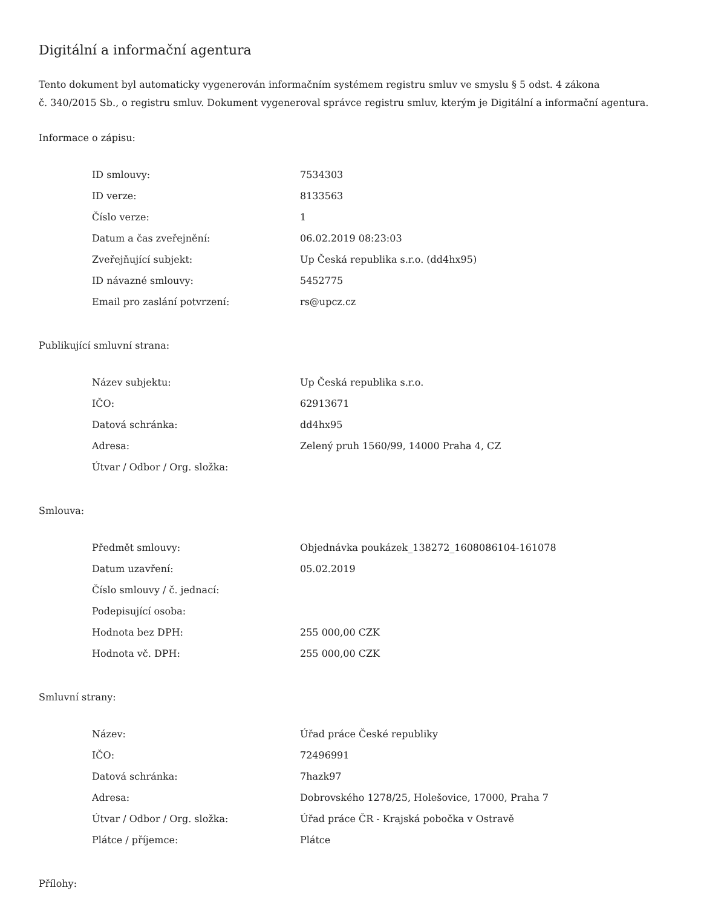Digitální a informační agentura
Tento dokument byl automaticky vygenerován informačním systémem registru smluv ve smyslu § 5 odst. 4 zákona
č. 340/2015 Sb., o registru smluv. Dokument vygeneroval správce registru smluv, kterým je Digitální a informační agentura.
Informace o zápisu:
| ID smlouvy: | 7534303 |
| ID verze: | 8133563 |
| Číslo verze: | 1 |
| Datum a čas zveřejnění: | 06.02.2019 08:23:03 |
| Zveřejňující subjekt: | Up Česká republika s.r.o. (dd4hx95) |
| ID návazné smlouvy: | 5452775 |
| Email pro zaslání potvrzení: | rs@upcz.cz |
Publikující smluvní strana:
| Název subjektu: | Up Česká republika s.r.o. |
| IČO: | 62913671 |
| Datová schránka: | dd4hx95 |
| Adresa: | Zelený pruh 1560/99, 14000 Praha 4, CZ |
| Útvar / Odbor / Org. složka: | |
Smlouva:
| Předmět smlouvy: | Objednávka poukázek_138272_1608086104-161078 |
| Datum uzavření: | 05.02.2019 |
| Číslo smlouvy / č. jednací: | |
| Podepisující osoba: | |
| Hodnota bez DPH: | 255 000,00 CZK |
| Hodnota vč. DPH: | 255 000,00 CZK |
Smluvní strany:
| Název: | Úřad práce České republiky |
| IČO: | 72496991 |
| Datová schránka: | 7hazk97 |
| Adresa: | Dobrovského 1278/25, Holešovice, 17000, Praha 7 |
| Útvar / Odbor / Org. složka: | Úřad práce ČR - Krajská pobočka v Ostravě |
| Plátce / příjemce: | Plátce |
Přílohy: